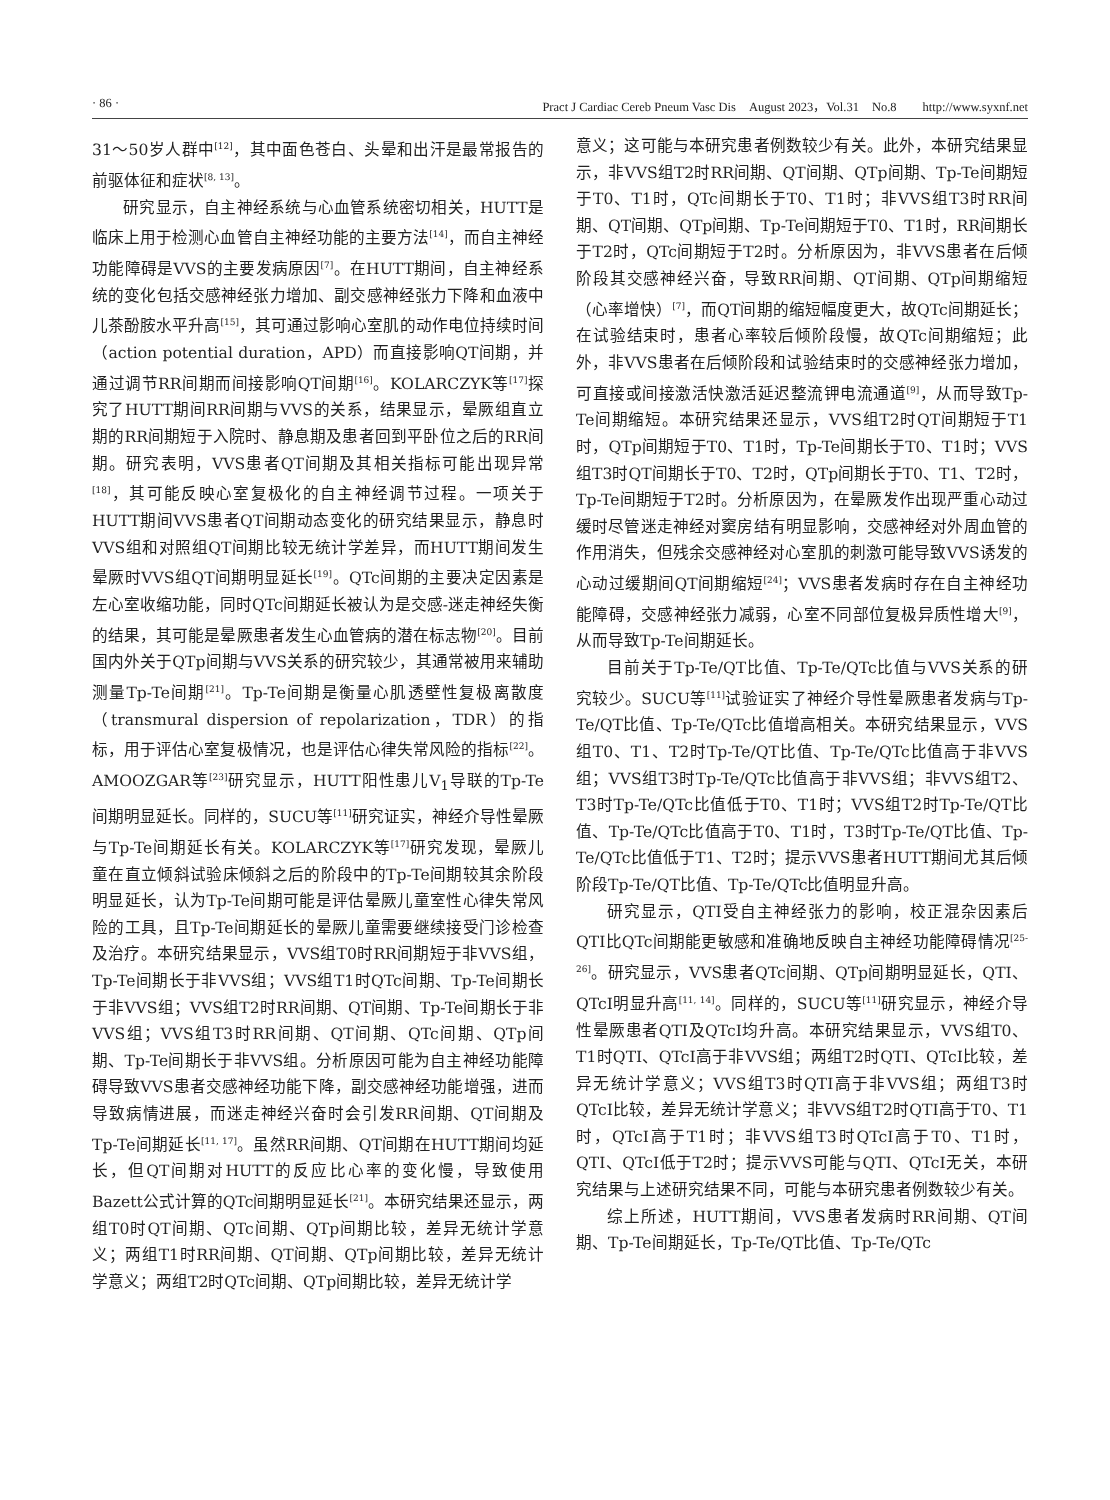· 86 · Pract J Cardiac Cereb Pneum Vasc Dis　August 2023，Vol.31　No.8　　http://www.syxnf.net
31～50岁人群中<sup>[12]</sup>，其中面色苍白、头晕和出汗是最常报告的前驱体征和症状<sup>[8, 13]</sup>。
研究显示，自主神经系统与心血管系统密切相关，HUTT是临床上用于检测心血管自主神经功能的主要方法<sup>[14]</sup>，而自主神经功能障碍是VVS的主要发病原因<sup>[7]</sup>。在HUTT期间，自主神经系统的变化包括交感神经张力增加、副交感神经张力下降和血液中儿茶酚胺水平升高<sup>[15]</sup>，其可通过影响心室肌的动作电位持续时间（action potential duration，APD）而直接影响QT间期，并通过调节RR间期而间接影响QT间期<sup>[16]</sup>。KOLARCZYK等<sup>[17]</sup>探究了HUTT期间RR间期与VVS的关系，结果显示，晕厥组直立期的RR间期短于入院时、静息期及患者回到平卧位之后的RR间期。研究表明，VVS患者QT间期及其相关指标可能出现异常<sup>[18]</sup>，其可能反映心室复极化的自主神经调节过程。一项关于HUTT期间VVS患者QT间期动态变化的研究结果显示，静息时VVS组和对照组QT间期比较无统计学差异，而HUTT期间发生晕厥时VVS组QT间期明显延长<sup>[19]</sup>。QTc间期的主要决定因素是左心室收缩功能，同时QTc间期延长被认为是交感-迷走神经失衡的结果，其可能是晕厥患者发生心血管病的潜在标志物<sup>[20]</sup>。目前国内外关于QTp间期与VVS关系的研究较少，其通常被用来辅助测量Tp-Te间期<sup>[21]</sup>。Tp-Te间期是衡量心肌透壁性复极离散度（transmural dispersion of repolarization，TDR）的指标，用于评估心室复极情况，也是评估心律失常风险的指标<sup>[22]</sup>。AMOOZGAR等<sup>[23]</sup>研究显示，HUTT阳性患儿V<sub>1</sub>导联的Tp-Te间期明显延长。同样的，SUCU等<sup>[11]</sup>研究证实，神经介导性晕厥与Tp-Te间期延长有关。KOLARCZYK等<sup>[17]</sup>研究发现，晕厥儿童在直立倾斜试验床倾斜之后的阶段中的Tp-Te间期较其余阶段明显延长，认为Tp-Te间期可能是评估晕厥儿童室性心律失常风险的工具，且Tp-Te间期延长的晕厥儿童需要继续接受门诊检查及治疗。本研究结果显示，VVS组T0时RR间期短于非VVS组，Tp-Te间期长于非VVS组；VVS组T1时QTc间期、Tp-Te间期长于非VVS组；VVS组T2时RR间期、QT间期、Tp-Te间期长于非VVS组；VVS组T3时RR间期、QT间期、QTc间期、QTp间期、Tp-Te间期长于非VVS组。分析原因可能为自主神经功能障碍导致VVS患者交感神经功能下降，副交感神经功能增强，进而导致病情进展，而迷走神经兴奋时会引发RR间期、QT间期及Tp-Te间期延长<sup>[11, 17]</sup>。虽然RR间期、QT间期在HUTT期间均延长，但QT间期对HUTT的反应比心率的变化慢，导致使用Bazett公式计算的QTc间期明显延长<sup>[21]</sup>。本研究结果还显示，两组T0时QT间期、QTc间期、QTp间期比较，差异无统计学意义；两组T1时RR间期、QT间期、QTp间期比较，差异无统计学意义；两组T2时QTc间期、QTp间期比较，差异无统计学
意义；这可能与本研究患者例数较少有关。此外，本研究结果显示，非VVS组T2时RR间期、QT间期、QTp间期、Tp-Te间期短于T0、T1时，QTc间期长于T0、T1时；非VVS组T3时RR间期、QT间期、QTp间期、Tp-Te间期短于T0、T1时，RR间期长于T2时，QTc间期短于T2时。分析原因为，非VVS患者在后倾阶段其交感神经兴奋，导致RR间期、QT间期、QTp间期缩短（心率增快）<sup>[7]</sup>，而QT间期的缩短幅度更大，故QTc间期延长；在试验结束时，患者心率较后倾阶段慢，故QTc间期缩短；此外，非VVS患者在后倾阶段和试验结束时的交感神经张力增加，可直接或间接激活快激活延迟整流钾电流通道<sup>[9]</sup>，从而导致Tp-Te间期缩短。本研究结果还显示，VVS组T2时QT间期短于T1时，QTp间期短于T0、T1时，Tp-Te间期长于T0、T1时；VVS组T3时QT间期长于T0、T2时，QTp间期长于T0、T1、T2时，Tp-Te间期短于T2时。分析原因为，在晕厥发作出现严重心动过缓时尽管迷走神经对窦房结有明显影响，交感神经对外周血管的作用消失，但残余交感神经对心室肌的刺激可能导致VVS诱发的心动过缓期间QT间期缩短<sup>[24]</sup>；VVS患者发病时存在自主神经功能障碍，交感神经张力减弱，心室不同部位复极异质性增大<sup>[9]</sup>，从而导致Tp-Te间期延长。
目前关于Tp-Te/QT比值、Tp-Te/QTc比值与VVS关系的研究较少。SUCU等<sup>[11]</sup>试验证实了神经介导性晕厥患者发病与Tp-Te/QT比值、Tp-Te/QTc比值增高相关。本研究结果显示，VVS组T0、T1、T2时Tp-Te/QT比值、Tp-Te/QTc比值高于非VVS组；VVS组T3时Tp-Te/QTc比值高于非VVS组；非VVS组T2、T3时Tp-Te/QTc比值低于T0、T1时；VVS组T2时Tp-Te/QT比值、Tp-Te/QTc比值高于T0、T1时，T3时Tp-Te/QT比值、Tp-Te/QTc比值低于T1、T2时；提示VVS患者HUTT期间尤其后倾阶段Tp-Te/QT比值、Tp-Te/QTc比值明显升高。
研究显示，QTI受自主神经张力的影响，校正混杂因素后QTI比QTc间期能更敏感和准确地反映自主神经功能障碍情况<sup>[25-26]</sup>。研究显示，VVS患者QTc间期、QTp间期明显延长，QTI、QTcI明显升高<sup>[11, 14]</sup>。同样的，SUCU等<sup>[11]</sup>研究显示，神经介导性晕厥患者QTI及QTcI均升高。本研究结果显示，VVS组T0、T1时QTI、QTcI高于非VVS组；两组T2时QTI、QTcI比较，差异无统计学意义；VVS组T3时QTI高于非VVS组；两组T3时QTcI比较，差异无统计学意义；非VVS组T2时QTI高于T0、T1时，QTcI高于T1时；非VVS组T3时QTcI高于T0、T1时，QTI、QTcI低于T2时；提示VVS可能与QTI、QTcI无关，本研究结果与上述研究结果不同，可能与本研究患者例数较少有关。
综上所述，HUTT期间，VVS患者发病时RR间期、QT间期、Tp-Te间期延长，Tp-Te/QT比值、Tp-Te/QTc